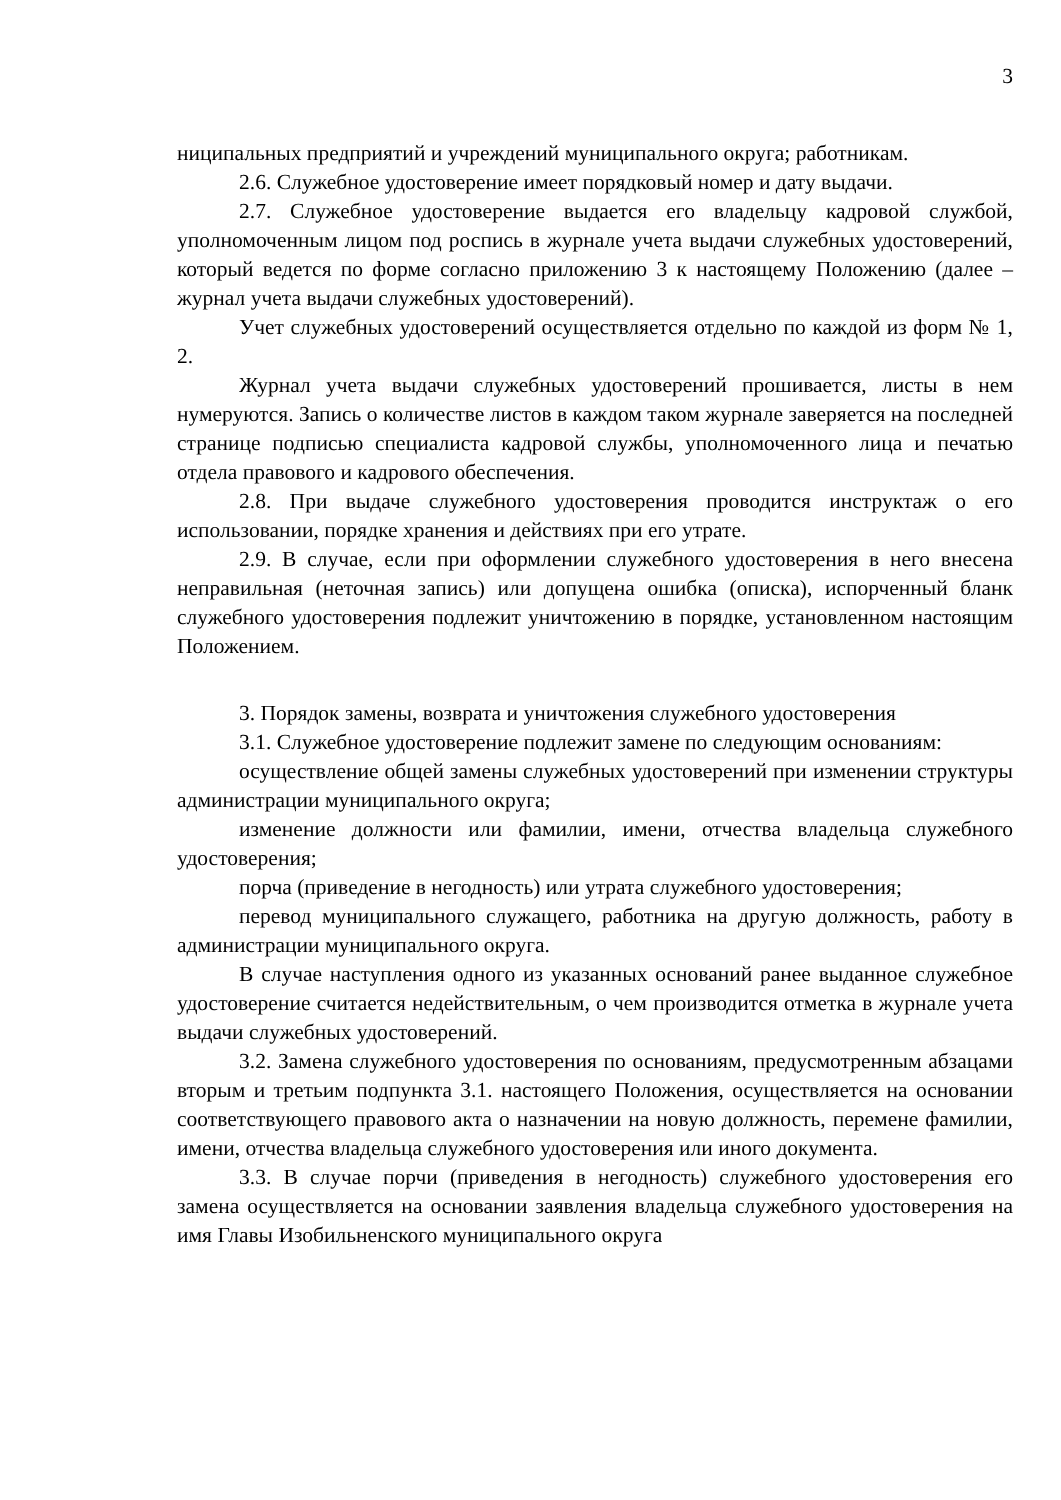3
ниципальных предприятий и учреждений муниципального округа; работникам.
2.6. Служебное удостоверение имеет порядковый номер и дату выдачи.
2.7. Служебное удостоверение выдается его владельцу кадровой службой, уполномоченным лицом под роспись в журнале учета выдачи служебных удостоверений, который ведется по форме согласно приложению 3 к настоящему Положению (далее – журнал учета выдачи служебных удостоверений).
Учет служебных удостоверений осуществляется отдельно по каждой из форм № 1, 2.
Журнал учета выдачи служебных удостоверений прошивается, листы в нем нумеруются. Запись о количестве листов в каждом таком журнале заверяется на последней странице подписью специалиста кадровой службы, уполномоченного лица и печатью отдела правового и кадрового обеспечения.
2.8. При выдаче служебного удостоверения проводится инструктаж о его использовании, порядке хранения и действиях при его утрате.
2.9. В случае, если при оформлении служебного удостоверения в него внесена неправильная (неточная запись) или допущена ошибка (описка), испорченный бланк служебного удостоверения подлежит уничтожению в порядке, установленном настоящим Положением.
3. Порядок замены, возврата и уничтожения служебного удостоверения
3.1. Служебное удостоверение подлежит замене по следующим основаниям:
осуществление общей замены служебных удостоверений при изменении структуры администрации муниципального округа;
изменение должности или фамилии, имени, отчества владельца служебного удостоверения;
порча (приведение в негодность) или утрата служебного удостоверения;
перевод муниципального служащего, работника на другую должность, работу в администрации муниципального округа.
В случае наступления одного из указанных оснований ранее выданное служебное удостоверение считается недействительным, о чем производится отметка в журнале учета выдачи служебных удостоверений.
3.2. Замена служебного удостоверения по основаниям, предусмотренным абзацами вторым и третьим подпункта 3.1. настоящего Положения, осуществляется на основании соответствующего правового акта о назначении на новую должность, перемене фамилии, имени, отчества владельца служебного удостоверения или иного документа.
3.3. В случае порчи (приведения в негодность) служебного удостоверения его замена осуществляется на основании заявления владельца служебного удостоверения на имя Главы Изобильненского муниципального округа